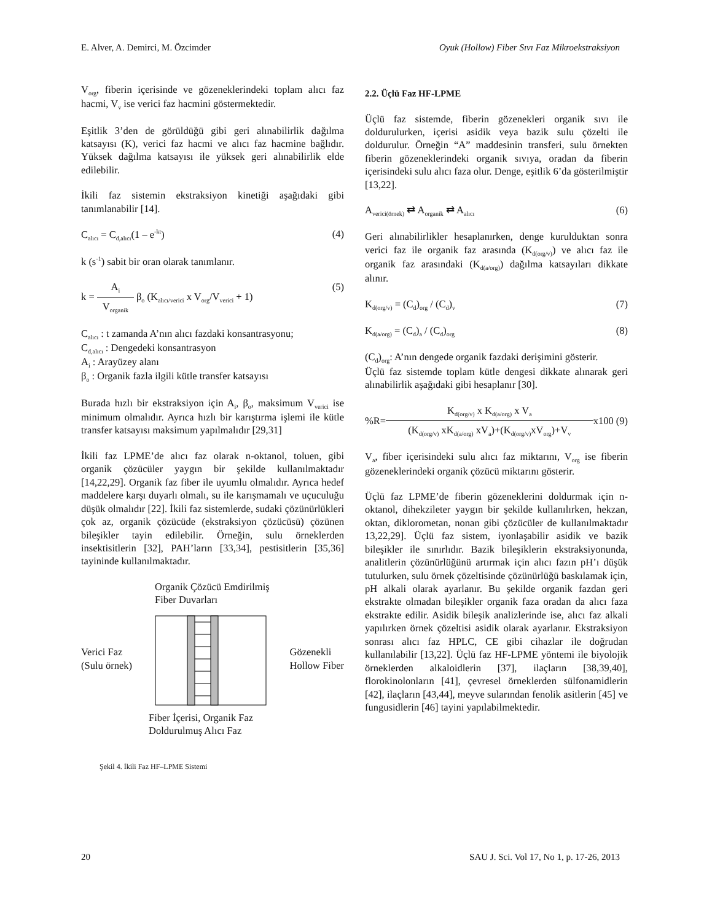E. Alver, A. Demirci, M. Özcimder Oyuk (Hollow) Fiber Sıvı Faz Mikroekstraksiyon
V<sub>org</sub>, fiberin içerisinde ve gözeneklerindeki toplam alıcı faz hacmi, V<sub>v</sub> ise verici faz hacmini göstermektedir.
Eşitlik 3’den de görüldüğü gibi geri alınabilirlik dağılma katsayısı (K), verici faz hacmi ve alıcı faz hacmine bağlıdır. Yüksek dağılma katsayısı ile yüksek geri alınabilirlik elde edilebilir.
İkili faz sistemin ekstraksiyon kinetiği aşağıdaki gibi tanımlanabilir [14].
C<sub>alıcı</sub> = C<sub>d,alıcı</sub>(1 – e<sup>-kt</sup>) (4)
k (s<sup>-1</sup>) sabit bir oran olarak tanımlanır.
k = A<sub>i</sub>
V<sub>organik</sub> β<sub>o</sub> (K<sub>alıcı/verici</sub> x V<sub>org</sub>/V<sub>verici</sub> + 1) (5)
C<sub>alıcı</sub> : t zamanda A’nın alıcı fazdaki konsantrasyonu;
C<sub>d,alıcı</sub> : Dengedeki konsantrasyon
A<sub>i</sub> : Arayüzey alanı
β<sub>o</sub> : Organik fazla ilgili kütle transfer katsayısı
Burada hızlı bir ekstraksiyon için A<sub>i</sub>, β<sub>o</sub>, maksimum V<sub>verici</sub> ise minimum olmalıdır. Ayrıca hızlı bir karıştırma işlemi ile kütle transfer katsayısı maksimum yapılmalıdır [29,31]
İkili faz LPME’de alıcı faz olarak n-oktanol, toluen, gibi organik çözücüler yaygın bir şekilde kullanılmaktadır [14,22,29]. Organik faz fiber ile uyumlu olmalıdır. Ayrıca hedef maddelere karşı duyarlı olmalı, su ile karışmamalı ve uçuculuğu düşük olmalıdır [22]. İkili faz sistemlerde, sudaki çözünürlükleri çok az, organik çözücüde (ekstraksiyon çözücüsü) çözünen bileşikler tayin edilebilir. Örneğin, sulu örneklerden insektisitlerin [32], PAH’ların [33,34], pestisitlerin [35,36] tayininde kullanılmaktadır.
Organik Çözücü Emdirilmiş
Fiber Duvarları
Verici Faz
(Sulu örnek) Gözenekli
Hollow Fiber
Fiber İçerisi, Organik Faz
Doldurulmuş Alıcı Faz
Şekil 4. İkili Faz HF–LPME Sistemi
2.2. Üçlü Faz HF-LPME
Üçlü faz sistemde, fiberin gözenekleri organik sıvı ile doldurulurken, içerisi asidik veya bazik sulu çözelti ile doldurulur. Örneğin “A” maddesinin transferi, sulu örnekten fiberin gözeneklerindeki organik sıvıya, oradan da fiberin içerisindeki sulu alıcı faza olur. Denge, eşitlik 6’da gösterilmiştir [13,22].
A<sub>verici(örnek)</sub> ⇄ A<sub>organik</sub> ⇄ A<sub>alıcı</sub> (6)
Geri alınabilirlikler hesaplanırken, denge kurulduktan sonra verici faz ile organik faz arasında (K<sub>d(org/v)</sub>) ve alıcı faz ile organik faz arasındaki (K<sub>d(a/org)</sub>) dağılma katsayıları dikkate alınır.
K<sub>d(org/v)</sub> = (C<sub>d</sub>)<sub>org</sub> / (C<sub>d</sub>)<sub>v</sub> (7)
K<sub>d(a/org)</sub> = (C<sub>d</sub>)<sub>a</sub> / (C<sub>d</sub>)<sub>org</sub> (8)
(C<sub>d</sub>)<sub>org</sub>: A’nın dengede organik fazdaki derişimini gösterir.
Üçlü faz sistemde toplam kütle dengesi dikkate alınarak geri alınabilirlik aşağıdaki gibi hesaplanır [30].
%R= K<sub>d(org/v)</sub> x K<sub>d(a/org)</sub> x V<sub>a</sub> (K<sub>d(org/v)</sub> xK<sub>d(a/org)</sub> xV<sub>a</sub>)+(K<sub>d(org/v)</sub>xV<sub>org</sub>)+V<sub>v</sub> x100 (9)
V<sub>a</sub>, fiber içerisindeki sulu alıcı faz miktarını, V<sub>org</sub> ise fiberin gözeneklerindeki organik çözücü miktarını gösterir.
Üçlü faz LPME’de fiberin gözeneklerini doldurmak için n-oktanol, dihekzileter yaygın bir şekilde kullanılırken, hekzan, oktan, diklorometan, nonan gibi çözücüler de kullanılmaktadır 13,22,29]. Üçlü faz sistem, iyonlaşabilir asidik ve bazik bileşikler ile sınırlıdır. Bazik bileşiklerin ekstraksiyonunda, analitlerin çözünürlüğünü artırmak için alıcı fazın pH’ı düşük tutulurken, sulu örnek çözeltisinde çözünürlüğü baskılamak için, pH alkali olarak ayarlanır. Bu şekilde organik fazdan geri ekstrakte olmadan bileşikler organik faza oradan da alıcı faza ekstrakte edilir. Asidik bileşik analizlerinde ise, alıcı faz alkali yapılırken örnek çözeltisi asidik olarak ayarlanır. Ekstraksiyon sonrası alıcı faz HPLC, CE gibi cihazlar ile doğrudan kullanılabilir [13,22]. Üçlü faz HF-LPME yöntemi ile biyolojik örneklerden alkaloidlerin [37], ilaçların [38,39,40], florokinolonların [41], çevresel örneklerden sülfonamidlerin [42], ilaçların [43,44], meyve sularından fenolik asitlerin [45] ve fungusidlerin [46] tayini yapılabilmektedir.
20 SAU J. Sci. Vol 17, No 1, p. 17-26, 2013